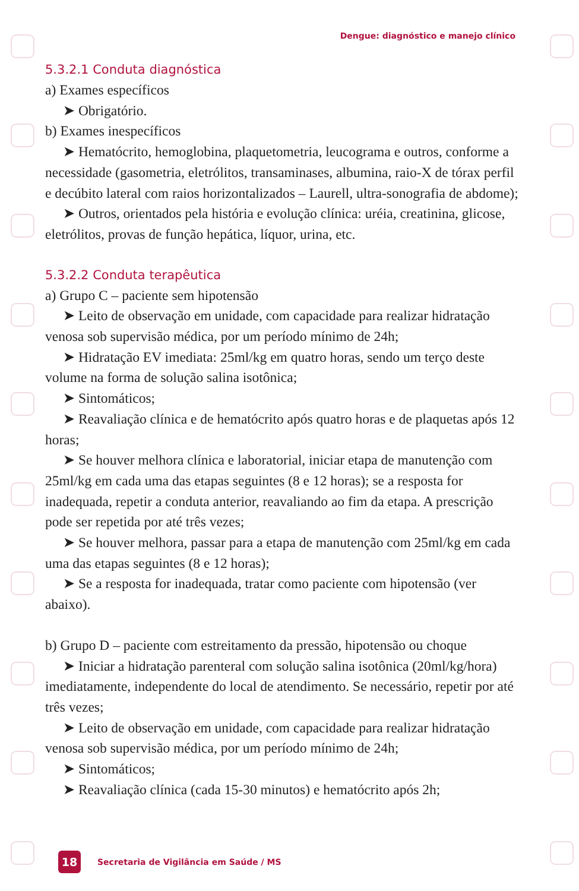Dengue: diagnóstico e manejo clínico
5.3.2.1 Conduta diagnóstica
a) Exames específicos
➤ Obrigatório.
b) Exames inespecíficos
➤ Hematócrito, hemoglobina, plaquetometria, leucograma e outros, conforme a necessidade (gasometria, eletrólitos, transaminases, albumina, raio-X de tórax perfil e decúbito lateral com raios horizontalizados – Laurell, ultra-sonografia de abdome);
➤ Outros, orientados pela história e evolução clínica: uréia, creatinina, glicose, eletrólitos, provas de função hepática, líquor, urina, etc.
5.3.2.2 Conduta terapêutica
a) Grupo C – paciente sem hipotensão
➤ Leito de observação em unidade, com capacidade para realizar hidratação venosa sob supervisão médica, por um período mínimo de 24h;
➤ Hidratação EV imediata: 25ml/kg em quatro horas, sendo um terço deste volume na forma de solução salina isotônica;
➤ Sintomáticos;
➤ Reavaliação clínica e de hematócrito após quatro horas e de plaquetas após 12 horas;
➤ Se houver melhora clínica e laboratorial, iniciar etapa de manutenção com 25ml/kg em cada uma das etapas seguintes (8 e 12 horas); se a resposta for inadequada, repetir a conduta anterior, reavaliando ao fim da etapa. A prescrição pode ser repetida por até três vezes;
➤ Se houver melhora, passar para a etapa de manutenção com 25ml/kg em cada uma das etapas seguintes (8 e 12 horas);
➤ Se a resposta for inadequada, tratar como paciente com hipotensão (ver abaixo).
b) Grupo D – paciente com estreitamento da pressão, hipotensão ou choque
➤ Iniciar a hidratação parenteral com solução salina isotônica (20ml/kg/hora) imediatamente, independente do local de atendimento. Se necessário, repetir por até três vezes;
➤ Leito de observação em unidade, com capacidade para realizar hidratação venosa sob supervisão médica, por um período mínimo de 24h;
➤ Sintomáticos;
➤ Reavaliação clínica (cada 15-30 minutos) e hematócrito após 2h;
18
Secretaria de Vigilância em Saúde / MS